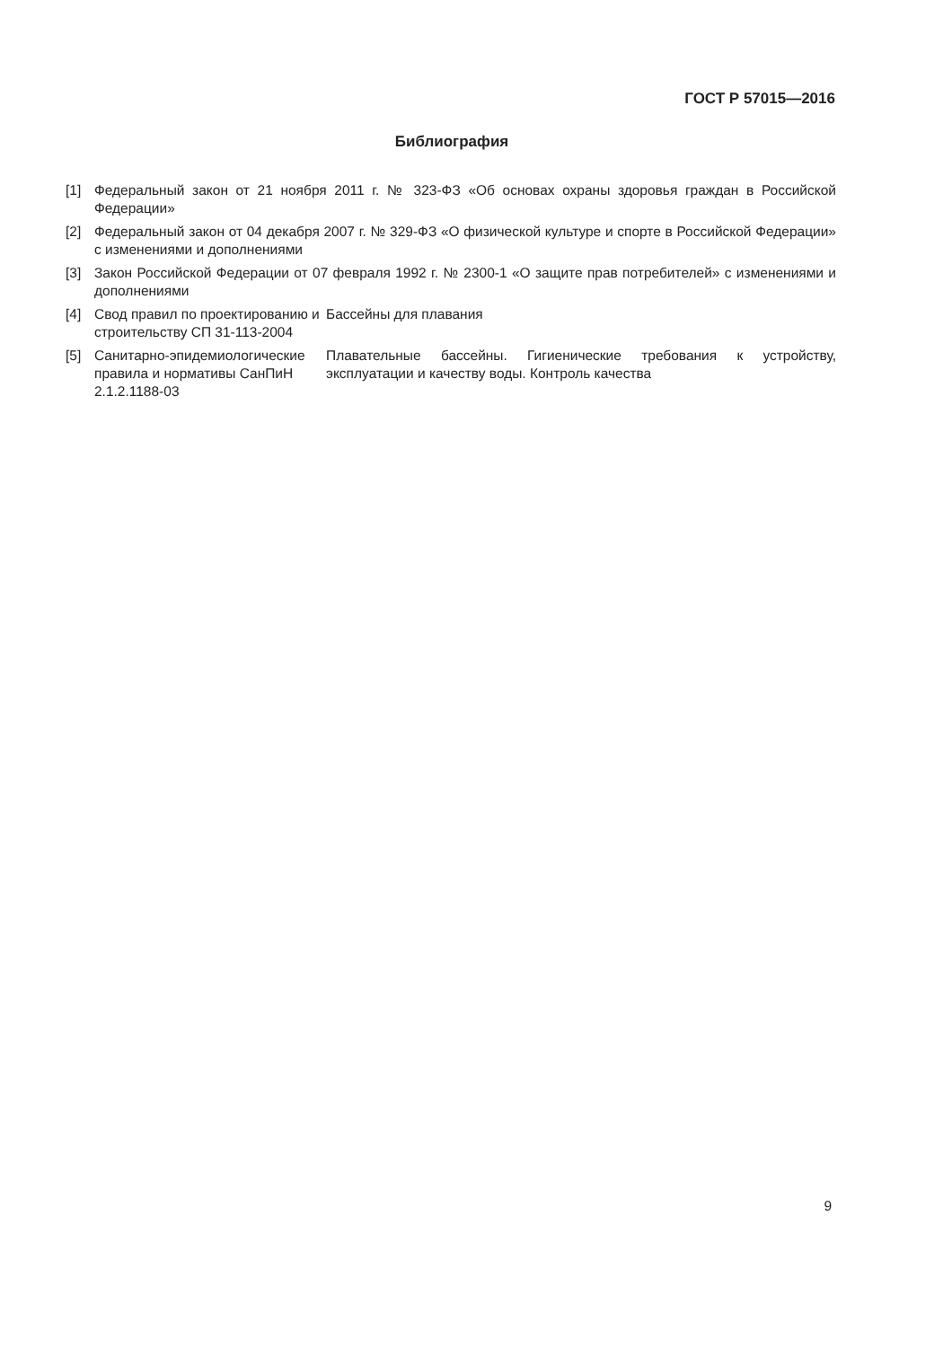ГОСТ Р 57015—2016
Библиография
[1] Федеральный закон от 21 ноября 2011 г. № 323-ФЗ «Об основах охраны здоровья граждан в Российской Федерации»
[2] Федеральный закон от 04 декабря 2007 г. № 329-ФЗ «О физической культуре и спорте в Российской Федерации» с изменениями и дополнениями
[3] Закон Российской Федерации от 07 февраля 1992 г. № 2300-1 «О защите прав потребителей» с изменениями и дополнениями
[4] Свод правил по проектированию и строительству СП 31-113-2004
Бассейны для плавания
[5] Санитарно-эпидемиологические правила и нормативы СанПиН 2.1.2.1188-03
Плавательные бассейны. Гигиенические требования к устройству, эксплуатации и качеству воды. Контроль качества
9